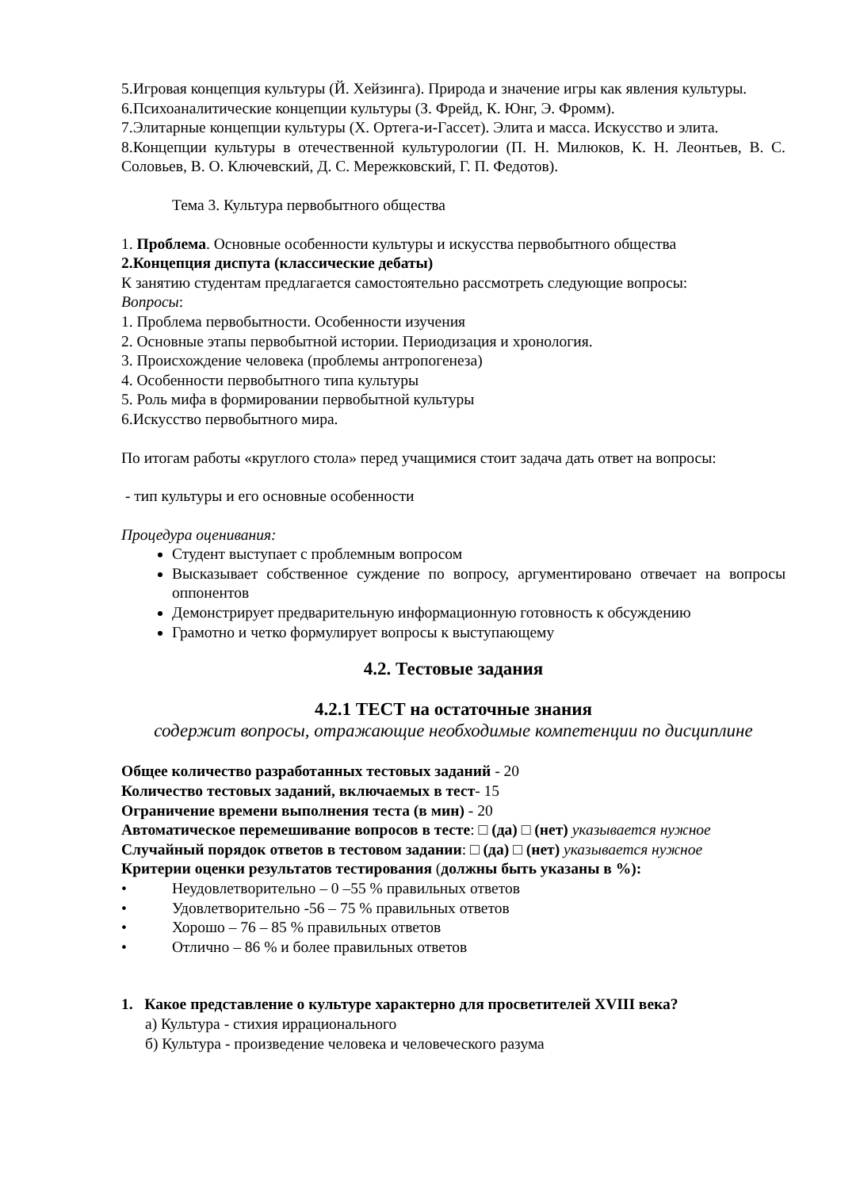5.Игровая концепция культуры (Й. Хейзинга). Природа и значение игры как явления культуры.
6.Психоаналитические концепции культуры (З. Фрейд, К. Юнг, Э. Фромм).
7.Элитарные концепции культуры (Х. Ортега-и-Гассет). Элита и масса. Искусство и элита.
8.Концепции культуры в отечественной культурологии (П. Н. Милюков, К. Н. Леонтьев, В. С. Соловьев, В. О. Ключевский, Д. С. Мережковский, Г. П. Федотов).
Тема 3. Культура первобытного общества
1. Проблема. Основные особенности культуры и искусства первобытного общества
2.Концепция диспута (классические дебаты)
К занятию студентам предлагается самостоятельно рассмотреть следующие вопросы:
Вопросы:
1. Проблема первобытности. Особенности изучения
2. Основные этапы первобытной истории. Периодизация и хронология.
3. Происхождение человека (проблемы антропогенеза)
4. Особенности первобытного типа культуры
5. Роль мифа в формировании первобытной культуры
6.Искусство первобытного мира.
По итогам работы «круглого стола» перед учащимися стоит задача дать ответ на вопросы:
- тип культуры и его основные особенности
Процедура оценивания:
Студент выступает с проблемным вопросом
Высказывает собственное суждение по вопросу, аргументировано отвечает на вопросы оппонентов
Демонстрирует предварительную информационную готовность к обсуждению
Грамотно и четко формулирует вопросы к выступающему
4.2. Тестовые задания
4.2.1 ТЕСТ на остаточные знания
содержит вопросы, отражающие необходимые компетенции по дисциплине
Общее количество разработанных тестовых заданий - 20
Количество тестовых заданий, включаемых в тест- 15
Ограничение времени выполнения теста (в мин) - 20
Автоматическое перемешивание вопросов в тесте: □ (да) □ (нет) указывается нужное
Случайный порядок ответов в тестовом задании: □ (да) □ (нет) указывается нужное
Критерии оценки результатов тестирования (должны быть указаны в %):
• Неудовлетворительно – 0 –55 % правильных ответов
• Удовлетворительно -56 – 75 % правильных ответов
• Хорошо – 76 – 85 % правильных ответов
• Отлично – 86 % и более правильных ответов
1. Какое представление о культуре характерно для просветителей XVIII века?
а) Культура - стихия иррационального
б) Культура - произведение человека и человеческого разума